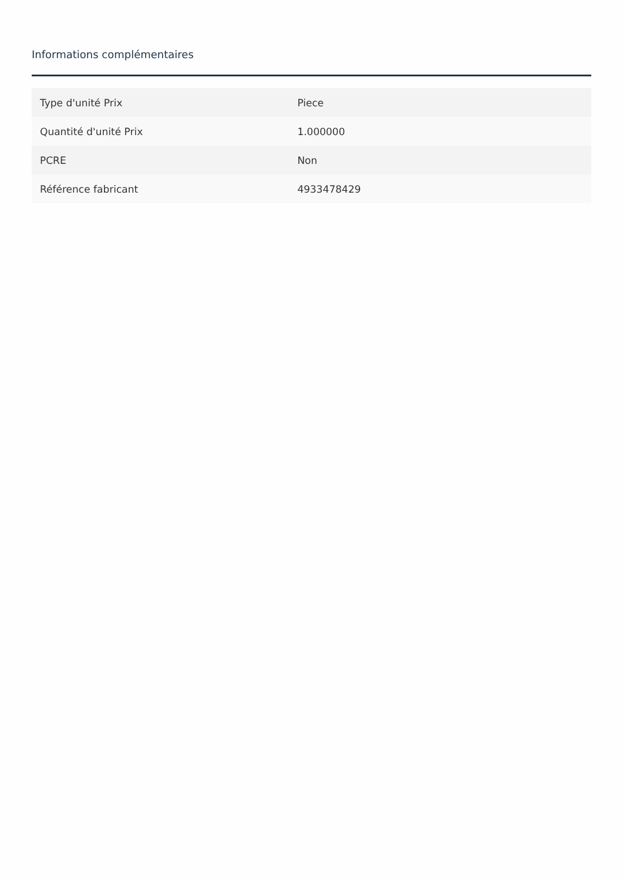Informations complémentaires
| Type d'unité Prix | Piece |
| Quantité d'unité Prix | 1.000000 |
| PCRE | Non |
| Référence fabricant | 4933478429 |